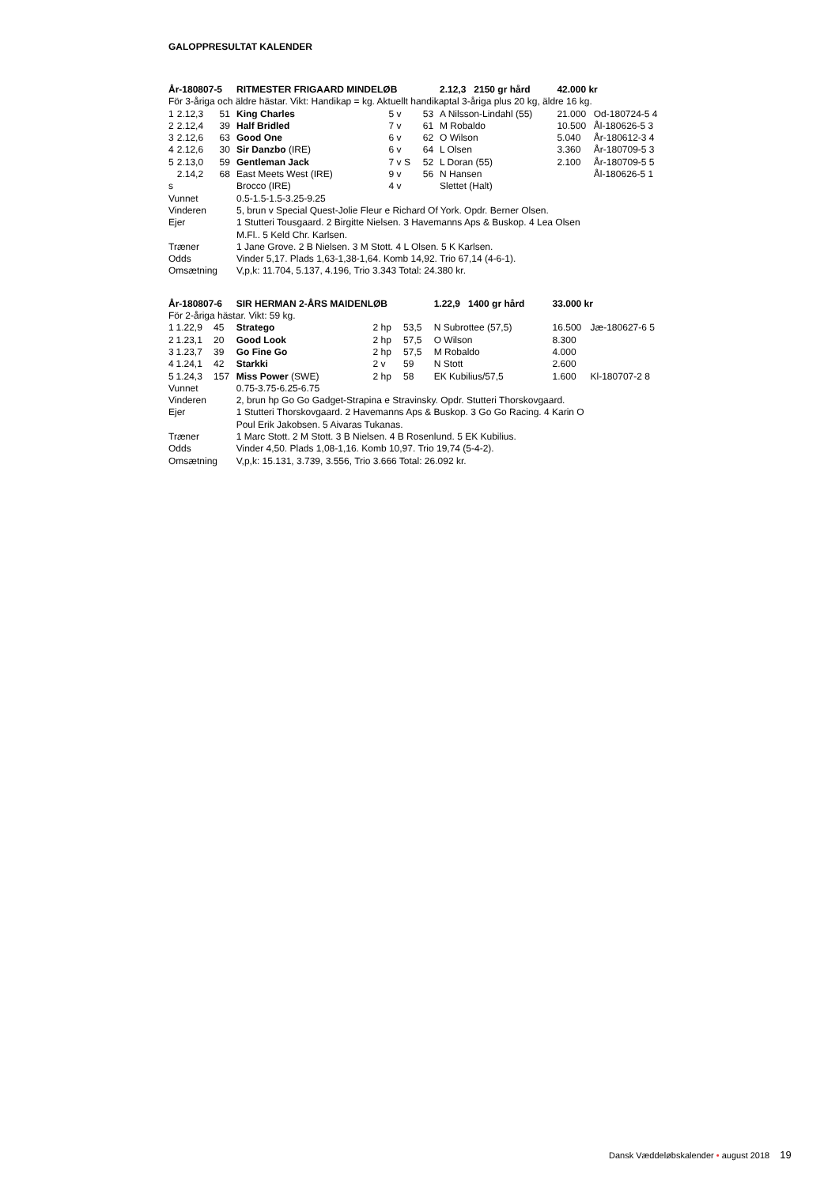GALOPPRESULTAT KALENDER
| År-180807-5 | | | RITMESTER FRIGAARD MINDELØB | | | 2.12,3 2150 gr hård | 42.000 kr | |
| För 3-åriga och äldre hästar. Vikt: Handikap = kg. Aktuellt handikaptal 3-åriga plus 20 kg, äldre 16 kg. | | | | | | | | |
| 1 | 2.12,3 | 51 | King Charles | 5 v | 53 | A Nilsson-Lindahl (55) | 21.000 | Od-180724-5 4 |
| 2 | 2.12,4 | 39 | Half Bridled | 7 v | 61 | M Robaldo | 10.500 | Ål-180626-5 3 |
| 3 | 2.12,6 | 63 | Good One | 6 v | 62 | O Wilson | 5.040 | År-180612-3 4 |
| 4 | 2.12,6 | 30 | Sir Danzbo (IRE) | 6 v | 64 | L Olsen | 3.360 | År-180709-5 3 |
| 5 | 2.13,0 | 59 | Gentleman Jack | 7 v S | 52 | L Doran (55) | 2.100 | År-180709-5 5 |
| | 2.14,2 | 68 | East Meets West (IRE) | 9 v | 56 | N Hansen | | Ål-180626-5 1 |
| s | | | Brocco (IRE) | 4 v | | Slettet (Halt) | | |
| Vunnet | | | 0.5-1.5-1.5-3.25-9.25 | | | | | |
| Vinderen | | | 5, brun v Special Quest-Jolie Fleur e Richard Of York. Opdr. Berner Olsen. | | | | | |
| Ejer | | | 1 Stutteri Tousgaard. 2 Birgitte Nielsen. 3 Havemanns Aps & Buskop. 4 Lea Olsen M.Fl.. 5 Keld Chr. Karlsen. | | | | | |
| Træner | | | 1 Jane Grove. 2 B Nielsen. 3 M Stott. 4 L Olsen. 5 K Karlsen. | | | | | |
| Odds | | | Vinder 5,17. Plads 1,63-1,38-1,64. Komb 14,92. Trio 67,14 (4-6-1). | | | | | |
| Omsætning | | | V,p,k: 11.704, 5.137, 4.196, Trio 3.343 Total: 24.380 kr. | | | | | |
| År-180807-6 | | | SIR HERMAN 2-ÅRS MAIDENLØB | | | 1.22,9 1400 gr hård | 33.000 kr | |
| För 2-åriga hästar. Vikt: 59 kg. | | | | | | | | |
| 1 | 1.22,9 | 45 | Stratego | 2 hp | 53,5 | N Subrottee (57,5) | 16.500 | Jæ-180627-6 5 |
| 2 | 1.23,1 | 20 | Good Look | 2 hp | 57,5 | O Wilson | 8.300 | |
| 3 | 1.23,7 | 39 | Go Fine Go | 2 hp | 57,5 | M Robaldo | 4.000 | |
| 4 | 1.24,1 | 42 | Starkki | 2 v | 59 | N Stott | 2.600 | |
| 5 | 1.24,3 | 157 | Miss Power (SWE) | 2 hp | 58 | EK Kubilius/57,5 | 1.600 | Kl-180707-2 8 |
| Vunnet | | | 0.75-3.75-6.25-6.75 | | | | | |
| Vinderen | | | 2, brun hp Go Go Gadget-Strapina e Stravinsky. Opdr. Stutteri Thorskovgaard. | | | | | |
| Ejer | | | 1 Stutteri Thorskovgaard. 2 Havemanns Aps & Buskop. 3 Go Go Racing. 4 Karin O Poul Erik Jakobsen. 5 Aivaras Tukanas. | | | | | |
| Træner | | | 1 Marc Stott. 2 M Stott. 3 B Nielsen. 4 B Rosenlund. 5 EK Kubilius. | | | | | |
| Odds | | | Vinder 4,50. Plads 1,08-1,16. Komb 10,97. Trio 19,74 (5-4-2). | | | | | |
| Omsætning | | | V,p,k: 15.131, 3.739, 3.556, Trio 3.666 Total: 26.092 kr. | | | | | |
Dansk Væddeløbskalender • august 2018 19